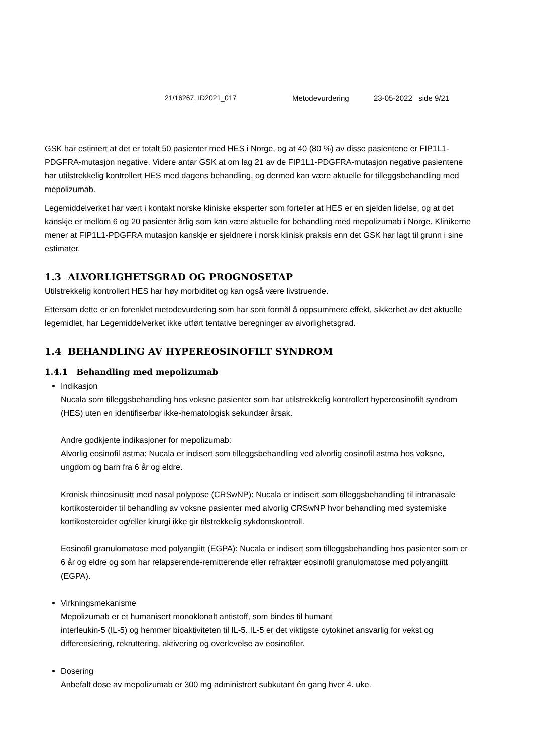21/16267, ID2021_017 Metodevurdering 23-05-2022 side 9/21
GSK har estimert at det er totalt 50 pasienter med HES i Norge, og at 40 (80 %) av disse pasientene er FIP1L1-PDGFRA-mutasjon negative. Videre antar GSK at om lag 21 av de FIP1L1-PDGFRA-mutasjon negative pasientene har utilstrekkelig kontrollert HES med dagens behandling, og dermed kan være aktuelle for tilleggsbehandling med mepolizumab.
Legemiddelverket har vært i kontakt norske kliniske eksperter som forteller at HES er en sjelden lidelse, og at det kanskje er mellom 6 og 20 pasienter årlig som kan være aktuelle for behandling med mepolizumab i Norge. Klinikerne mener at FIP1L1-PDGFRA mutasjon kanskje er sjeldnere i norsk klinisk praksis enn det GSK har lagt til grunn i sine estimater.
1.3 ALVORLIGHETSGRAD OG PROGNOSETAP
Utilstrekkelig kontrollert HES har høy morbiditet og kan også være livstruende.
Ettersom dette er en forenklet metodevurdering som har som formål å oppsummere effekt, sikkerhet av det aktuelle legemidlet, har Legemiddelverket ikke utført tentative beregninger av alvorlighetsgrad.
1.4 BEHANDLING AV HYPEREOSINOFILT SYNDROM
1.4.1 Behandling med mepolizumab
Indikasjon
Nucala som tilleggsbehandling hos voksne pasienter som har utilstrekkelig kontrollert hypereosinofilt syndrom (HES) uten en identifiserbar ikke-hematologisk sekundær årsak.
Andre godkjente indikasjoner for mepolizumab:
Alvorlig eosinofil astma: Nucala er indisert som tilleggsbehandling ved alvorlig eosinofil astma hos voksne, ungdom og barn fra 6 år og eldre.
Kronisk rhinosinusitt med nasal polypose (CRSwNP): Nucala er indisert som tilleggsbehandling til intranasale kortikosteroider til behandling av voksne pasienter med alvorlig CRSwNP hvor behandling med systemiske kortikosteroider og/eller kirurgi ikke gir tilstrekkelig sykdomskontroll.
Eosinofil granulomatose med polyangiitt (EGPA): Nucala er indisert som tilleggsbehandling hos pasienter som er 6 år og eldre og som har relapserende-remitterende eller refraktær eosinofil granulomatose med polyangiitt (EGPA).
Virkningsmekanisme
Mepolizumab er et humanisert monoklonalt antistoff, som bindes til humant
interleukin-5 (IL-5) og hemmer bioaktiviteten til IL-5. IL-5 er det viktigste cytokinet ansvarlig for vekst og differensiering, rekruttering, aktivering og overlevelse av eosinofiler.
Dosering
Anbefalt dose av mepolizumab er 300 mg administrert subkutant én gang hver 4. uke.